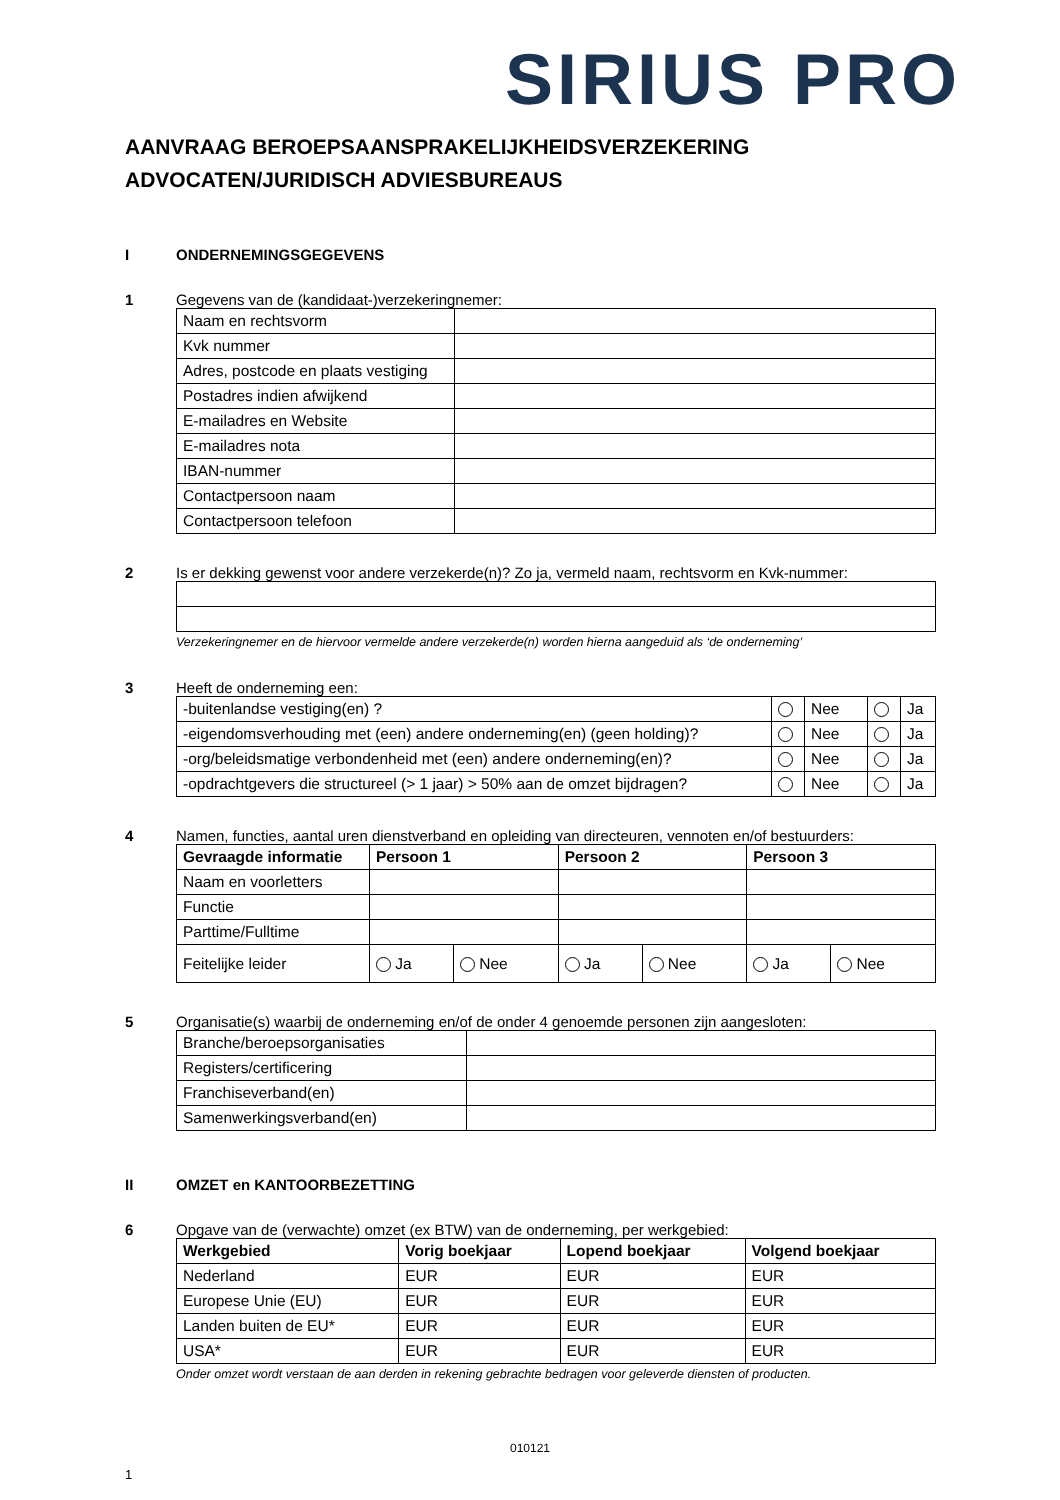SIRIUS PRO
AANVRAAG BEROEPSAANSPRAKELIJKHEIDSVERZEKERING
ADVOCATEN/JURIDISCH ADVIESBUREAUS
I ONDERNEMINGSGEGEVENS
1 Gegevens van de (kandidaat-)verzekeringnemer:
| Naam en rechtsvorm | |
| Kvk nummer | |
| Adres, postcode en plaats vestiging | |
| Postadres indien afwijkend | |
| E-mailadres en Website | |
| E-mailadres nota | |
| IBAN-nummer | |
| Contactpersoon naam | |
| Contactpersoon telefoon | |
2 Is er dekking gewenst voor andere verzekerde(n)? Zo ja, vermeld naam, rechtsvorm en Kvk-nummer:
Verzekeringnemer en de hiervoor vermelde andere verzekerde(n) worden hierna aangeduid als ‘de onderneming’
3 Heeft de onderneming een:
| -buitenlandse vestiging(en) ? | | Nee | | Ja |
| -eigendomsverhouding met (een) andere onderneming(en) (geen holding)? | | Nee | | Ja |
| -org/beleidsmatige verbondenheid met (een) andere onderneming(en)? | | Nee | | Ja |
| -opdrachtgevers die structureel (> 1 jaar) > 50% aan de omzet bijdragen? | | Nee | | Ja |
4 Namen, functies, aantal uren dienstverband en opleiding van directeuren, vennoten en/of bestuurders:
| Gevraagde informatie | Persoon 1 | | Persoon 2 | | Persoon 3 | |
| --- | --- | --- | --- | --- | --- | --- |
| Naam en voorletters | | | | | | |
| Functie | | | | | | |
| Parttime/Fulltime | | | | | | |
| Feitelijke leider | Ja | Nee | Ja | Nee | Ja | Nee |
5 Organisatie(s) waarbij de onderneming en/of de onder 4 genoemde personen zijn aangesloten:
| Branche/beroepsorganisaties | |
| Registers/certificering | |
| Franchiseverband(en) | |
| Samenwerkingsverband(en) | |
II OMZET en KANTOORBEZETTING
6 Opgave van de (verwachte) omzet (ex BTW) van de onderneming, per werkgebied:
| Werkgebied | Vorig boekjaar | Lopend boekjaar | Volgend boekjaar |
| --- | --- | --- | --- |
| Nederland | EUR | EUR | EUR |
| Europese Unie (EU) | EUR | EUR | EUR |
| Landen buiten de EU* | EUR | EUR | EUR |
| USA* | EUR | EUR | EUR |
Onder omzet wordt verstaan de aan derden in rekening gebrachte bedragen voor geleverde diensten of producten.
010121
1